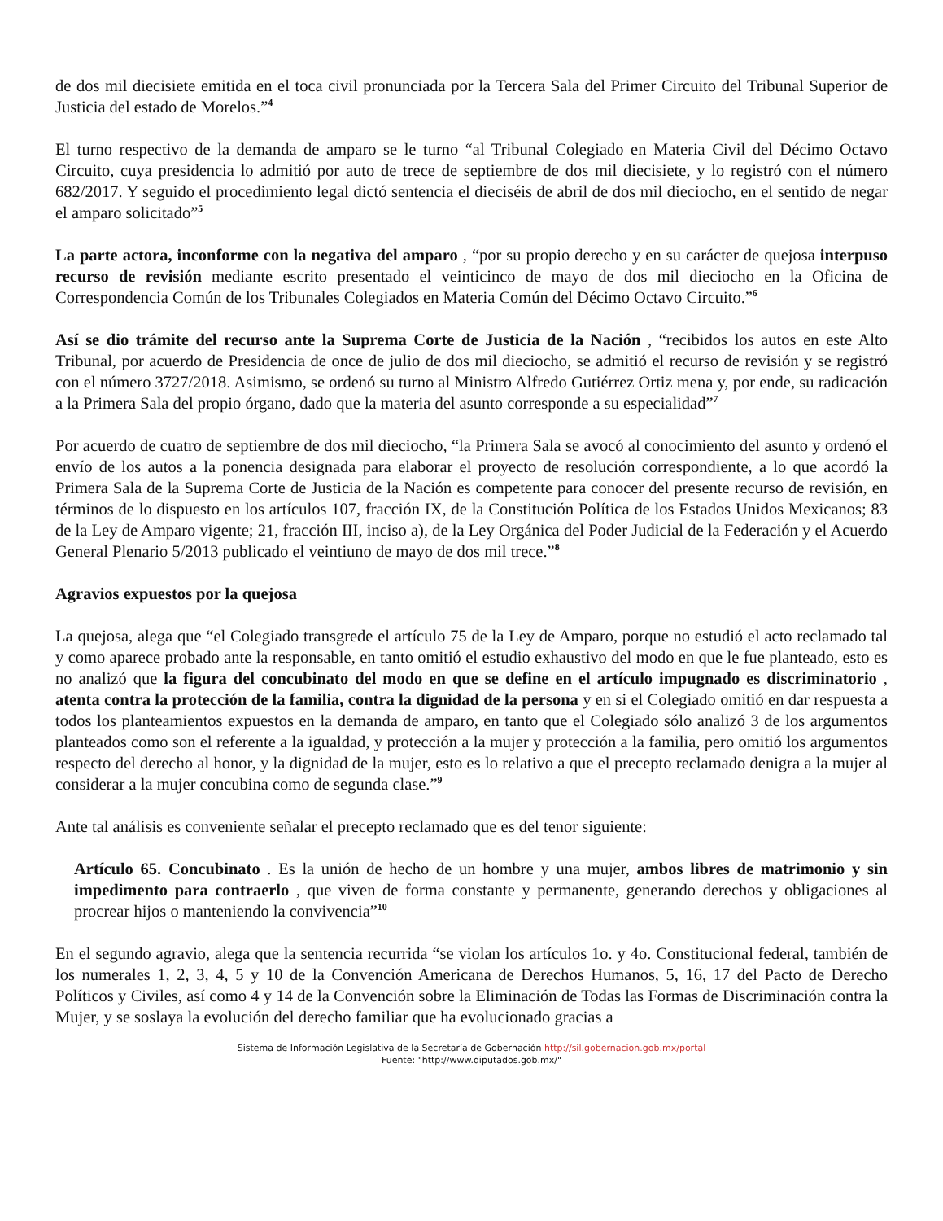de dos mil diecisiete emitida en el toca civil pronunciada por la Tercera Sala del Primer Circuito del Tribunal Superior de Justicia del estado de Morelos.”<sup>4</sup>
El turno respectivo de la demanda de amparo se le turno “al Tribunal Colegiado en Materia Civil del Décimo Octavo Circuito, cuya presidencia lo admitió por auto de trece de septiembre de dos mil diecisiete, y lo registró con el número 682/2017. Y seguido el procedimiento legal dictó sentencia el dieciséis de abril de dos mil dieciocho, en el sentido de negar el amparo solicitado”<sup>5</sup>
La parte actora, inconforme con la negativa del amparo , “por su propio derecho y en su carácter de quejosa interpuso recurso de revisión mediante escrito presentado el veinticinco de mayo de dos mil dieciocho en la Oficina de Correspondencia Común de los Tribunales Colegiados en Materia Común del Décimo Octavo Circuito.”<sup>6</sup>
Así se dio trámite del recurso ante la Suprema Corte de Justicia de la Nación , “recibidos los autos en este Alto Tribunal, por acuerdo de Presidencia de once de julio de dos mil dieciocho, se admitió el recurso de revisión y se registró con el número 3727/2018. Asimismo, se ordenó su turno al Ministro Alfredo Gutiérrez Ortiz mena y, por ende, su radicación a la Primera Sala del propio órgano, dado que la materia del asunto corresponde a su especialidad”<sup>7</sup>
Por acuerdo de cuatro de septiembre de dos mil dieciocho, “la Primera Sala se avocó al conocimiento del asunto y ordenó el envío de los autos a la ponencia designada para elaborar el proyecto de resolución correspondiente, a lo que acordó la Primera Sala de la Suprema Corte de Justicia de la Nación es competente para conocer del presente recurso de revisión, en términos de lo dispuesto en los artículos 107, fracción IX, de la Constitución Política de los Estados Unidos Mexicanos; 83 de la Ley de Amparo vigente; 21, fracción III, inciso a), de la Ley Orgánica del Poder Judicial de la Federación y el Acuerdo General Plenario 5/2013 publicado el veintiuno de mayo de dos mil trece.”<sup>8</sup>
Agravios expuestos por la quejosa
La quejosa, alega que “el Colegiado transgrede el artículo 75 de la Ley de Amparo, porque no estudió el acto reclamado tal y como aparece probado ante la responsable, en tanto omitió el estudio exhaustivo del modo en que le fue planteado, esto es no analizó que la figura del concubinato del modo en que se define en el artículo impugnado es discriminatorio , atenta contra la protección de la familia, contra la dignidad de la persona y en si el Colegiado omitió en dar respuesta a todos los planteamientos expuestos en la demanda de amparo, en tanto que el Colegiado sólo analizó 3 de los argumentos planteados como son el referente a la igualdad, y protección a la mujer y protección a la familia, pero omitió los argumentos respecto del derecho al honor, y la dignidad de la mujer, esto es lo relativo a que el precepto reclamado denigra a la mujer al considerar a la mujer concubina como de segunda clase.”<sup>9</sup>
Ante tal análisis es conveniente señalar el precepto reclamado que es del tenor siguiente:
Artículo 65. Concubinato . Es la unión de hecho de un hombre y una mujer, ambos libres de matrimonio y sin impedimento para contraerlo , que viven de forma constante y permanente, generando derechos y obligaciones al procrear hijos o manteniendo la convivencia”<sup>10</sup>
En el segundo agravio, alega que la sentencia recurrida “se violan los artículos 1o. y 4o. Constitucional federal, también de los numerales 1, 2, 3, 4, 5 y 10 de la Convención Americana de Derechos Humanos, 5, 16, 17 del Pacto de Derecho Políticos y Civiles, así como 4 y 14 de la Convención sobre la Eliminación de Todas las Formas de Discriminación contra la Mujer, y se soslaya la evolución del derecho familiar que ha evolucionado gracias a
Sistema de Información Legislativa de la Secretaría de Gobernación http://sil.gobernacion.gob.mx/portal
Fuente: "http://www.diputados.gob.mx/"